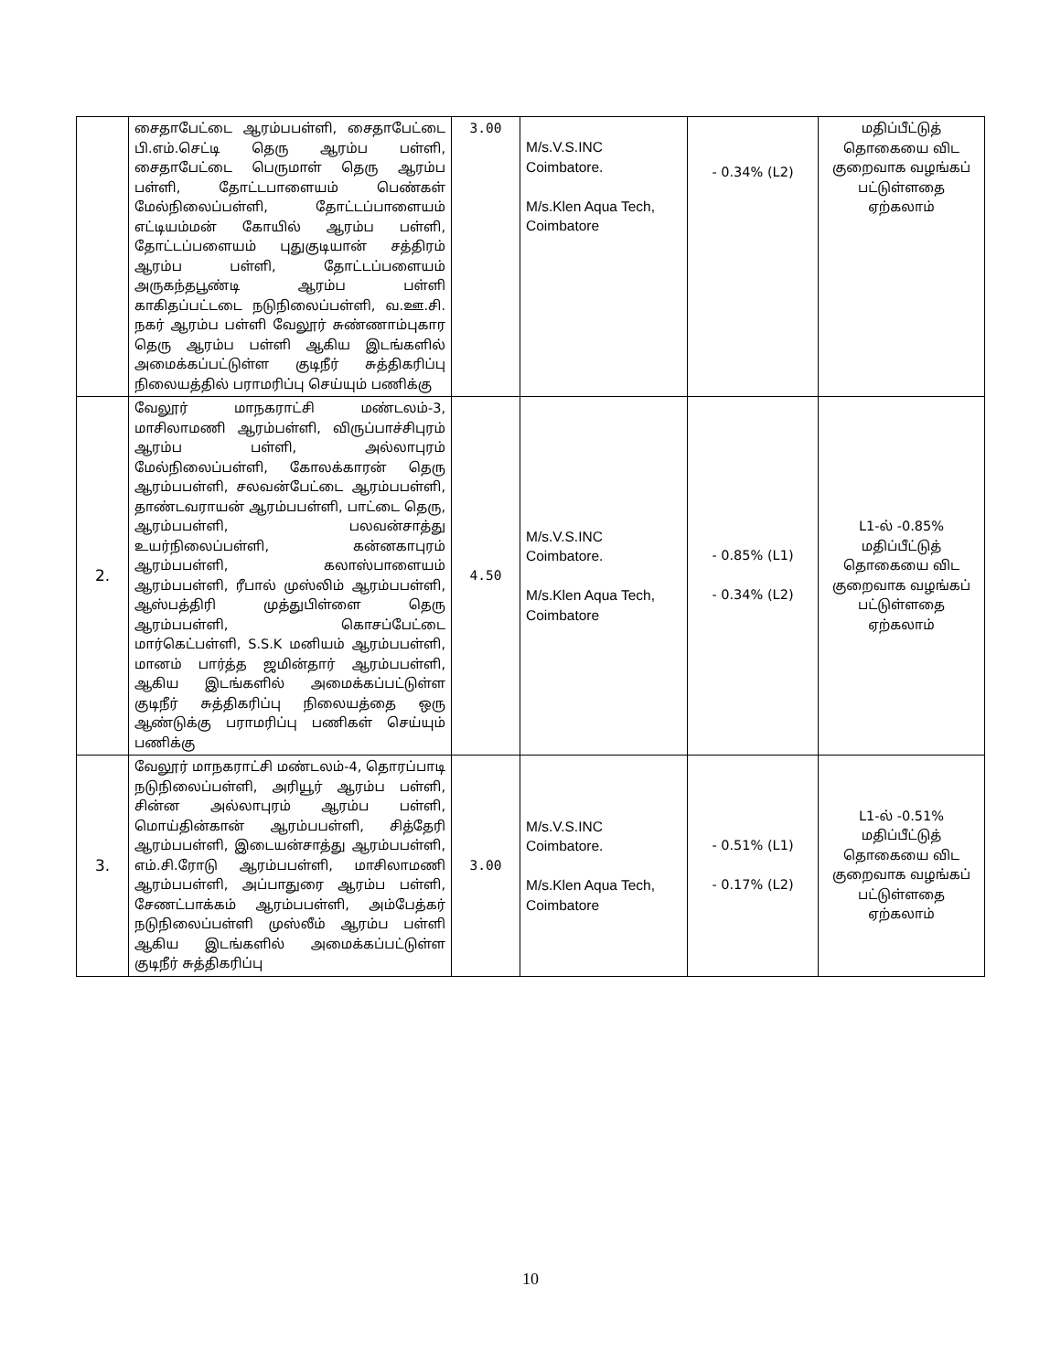| | சைதாபேட்டை ஆரம்பபள்ளி, சைதாபேட்டை பி.எம்.செட்டி தெரு ஆரம்ப பள்ளி, சைதாபேட்டை பெருமாள் தெரு ஆரம்ப பள்ளி, தோட்டபாளையம் பெண்கள் மேல்நிலைப்பள்ளி, தோட்டப்பாளையம் எட்டியம்மன் கோயில் ஆரம்ப பள்ளி, தோட்டப்பளையம் புதுகுடியான் சத்திரம் ஆரம்ப பள்ளி, தோட்டப்பளையம் அருகந்தபூண்டி ஆரம்ப பள்ளி காகிதப்பட்டடை நடுநிலைப்பள்ளி, வ.ஊ.சி. நகர் ஆரம்ப பள்ளி வேலூர் சுண்ணாம்புகார தெரு ஆரம்ப பள்ளி ஆகிய இடங்களில் அமைக்கப்பட்டுள்ள குடிநீர் சுத்திகரிப்பு நிலையத்தில் பராமரிப்பு செய்யும் பணிக்கு | 3.00 | M/s.V.S.INC Coimbatore. M/s.Klen Aqua Tech, Coimbatore | - 0.34% (L2) | மதிப்பீட்டுத் தொகையை விட குறைவாக வழங்கப் பட்டுள்ளதை ஏற்கலாம் |
| 2. | வேலூர் மாநகராட்சி மண்டலம்-3, மாசிலாமணி ஆரம்பள்ளி, விருப்பாச்சிபுரம் ஆரம்ப பள்ளி, அல்லாபுரம் மேல்நிலைப்பள்ளி, கோலக்காரன் தெரு ஆரம்பபள்ளி, சலவன்பேட்டை ஆரம்பபள்ளி, தாண்டவராயன் ஆரம்பபள்ளி, பாட்டை தெரு, ஆரம்பபள்ளி, பலவன்சாத்து உயர்நிலைப்பள்ளி, கன்னகாபுரம் ஆரம்பபள்ளி, கலாஸ்பாளையம் ஆரம்பபள்ளி, ரீபால் முஸ்லிம் ஆரம்பபள்ளி, ஆஸ்பத்திரி முத்துபிள்ளை தெரு ஆரம்பபள்ளி, கொசப்பேட்டை மார்கெட்பள்ளி, S.S.K மனியம் ஆரம்பபள்ளி, மானம் பார்த்த ஜமின்தார் ஆரம்பபள்ளி, ஆகிய இடங்களில் அமைக்கப்பட்டுள்ள குடிநீர் சுத்திகரிப்பு நிலையத்தை ஒரு ஆண்டுக்கு பராமரிப்பு பணிகள் செய்யும் பணிக்கு | 4.50 | M/s.V.S.INC Coimbatore. M/s.Klen Aqua Tech, Coimbatore | - 0.85% (L1) - 0.34% (L2) | L1-ல் -0.85% மதிப்பீட்டுத் தொகையை விட குறைவாக வழங்கப் பட்டுள்ளதை ஏற்கலாம் |
| 3. | வேலூர் மாநகராட்சி மண்டலம்-4, தொரப்பாடி நடுநிலைப்பள்ளி, அரியூர் ஆரம்ப பள்ளி, சின்ன அல்லாபுரம் ஆரம்ப பள்ளி, மொய்தின்கான் ஆரம்பபள்ளி, சித்தேரி ஆரம்பபள்ளி, இடையன்சாத்து ஆரம்பபள்ளி, எம்.சி.ரோடு ஆரம்பபள்ளி, மாசிலாமணி ஆரம்பபள்ளி, அப்பாதுரை ஆரம்ப பள்ளி, சேணட்பாக்கம் ஆரம்பபள்ளி, அம்பேத்கர் நடுநிலைப்பள்ளி முஸ்லீம் ஆரம்ப பள்ளி ஆகிய இடங்களில் அமைக்கப்பட்டுள்ள குடிநீர் சுத்திகரிப்பு | 3.00 | M/s.V.S.INC Coimbatore. M/s.Klen Aqua Tech, Coimbatore | - 0.51% (L1) - 0.17% (L2) | L1-ல் -0.51% மதிப்பீட்டுத் தொகையை விட குறைவாக வழங்கப் பட்டுள்ளதை ஏற்கலாம் |
10